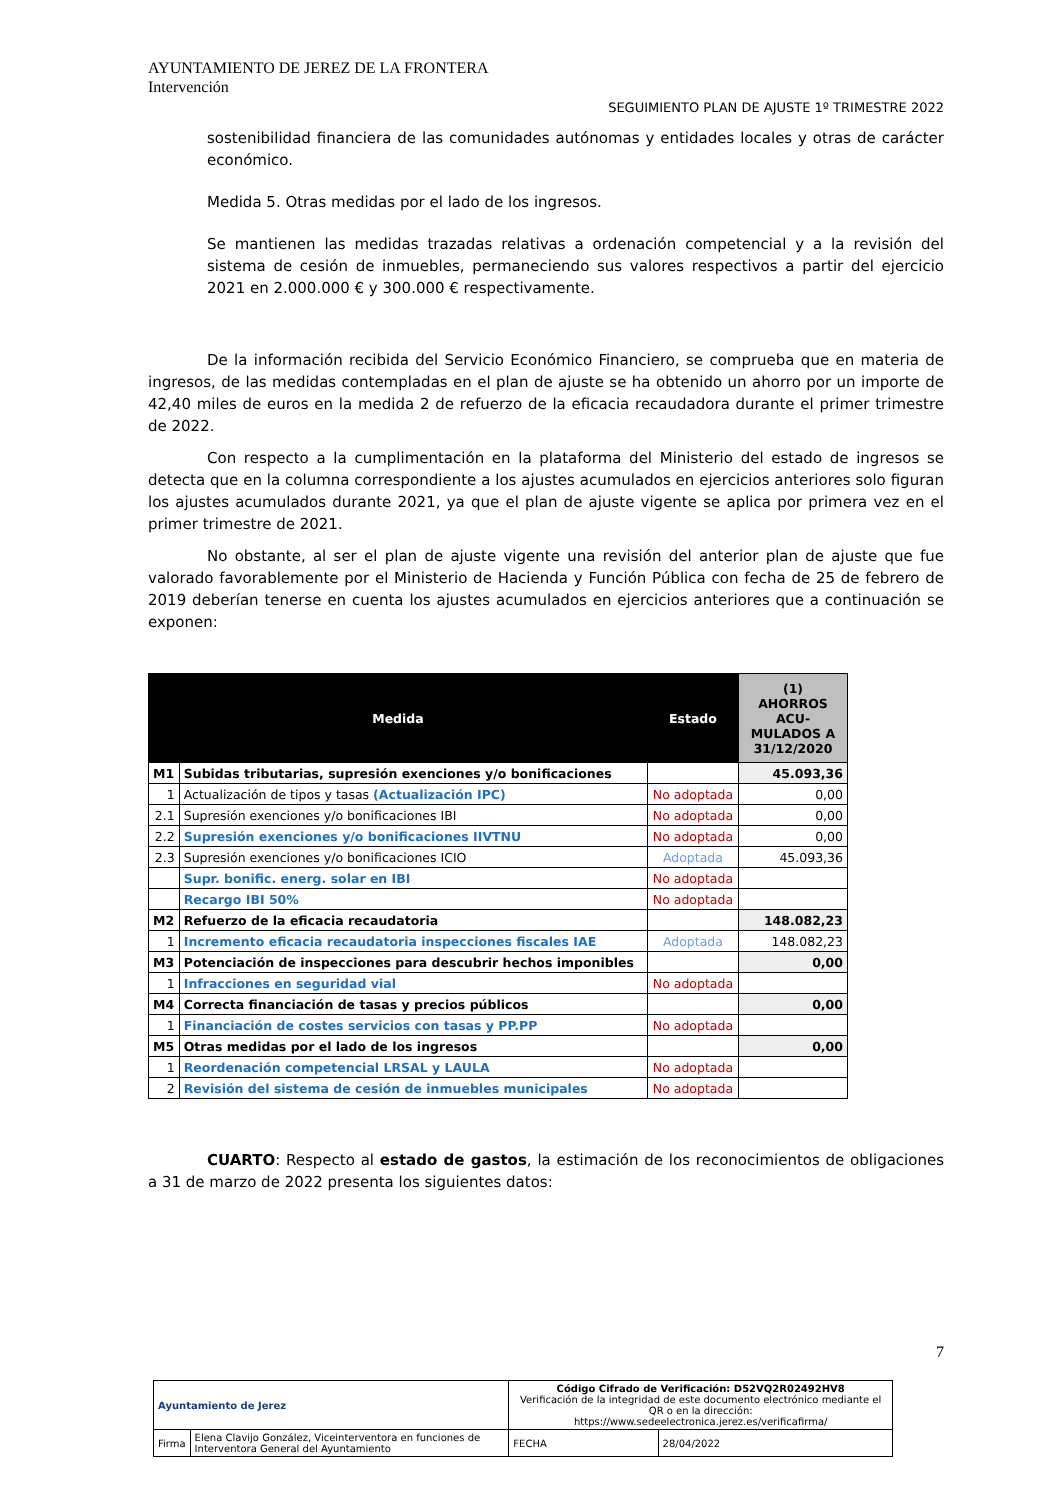AYUNTAMIENTO DE JEREZ DE LA FRONTERA
Intervención
SEGUIMIENTO PLAN DE AJUSTE 1º TRIMESTRE 2022
sostenibilidad financiera de las comunidades autónomas y entidades locales y otras de carácter económico.
Medida 5. Otras medidas por el lado de los ingresos.
Se mantienen las medidas trazadas relativas a ordenación competencial y a la revisión del sistema de cesión de inmuebles, permaneciendo sus valores respectivos a partir del ejercicio 2021 en 2.000.000 € y 300.000 € respectivamente.
De la información recibida del Servicio Económico Financiero, se comprueba que en materia de ingresos, de las medidas contempladas en el plan de ajuste se ha obtenido un ahorro por un importe de 42,40 miles de euros en la medida 2 de refuerzo de la eficacia recaudadora durante el primer trimestre de 2022.
Con respecto a la cumplimentación en la plataforma del Ministerio del estado de ingresos se detecta que en la columna correspondiente a los ajustes acumulados en ejercicios anteriores solo figuran los ajustes acumulados durante 2021, ya que el plan de ajuste vigente se aplica por primera vez en el primer trimestre de 2021.
No obstante, al ser el plan de ajuste vigente una revisión del anterior plan de ajuste que fue valorado favorablemente por el Ministerio de Hacienda y Función Pública con fecha de 25 de febrero de 2019 deberían tenerse en cuenta los ajustes acumulados en ejercicios anteriores que a continuación se exponen:
| Medida | | Estado | (1) AHORROS ACU- MULADOS A 31/12/2020 |
| --- | --- | --- | --- |
| M1 | Subidas tributarias, supresión exenciones y/o bonificaciones | | 45.093,36 |
| 1 | Actualización de tipos y tasas (Actualización IPC) | No adoptada | 0,00 |
| 2.1 | Supresión exenciones y/o bonificaciones IBI | No adoptada | 0,00 |
| 2.2 | Supresión exenciones y/o bonificaciones IIVTNU | No adoptada | 0,00 |
| 2.3 | Supresión exenciones y/o bonificaciones ICIO | Adoptada | 45.093,36 |
| | Supr. bonific. energ. solar en IBI | No adoptada | |
| | Recargo IBI 50% | No adoptada | |
| M2 | Refuerzo de la eficacia recaudatoria | | 148.082,23 |
| 1 | Incremento eficacia recaudatoria inspecciones fiscales IAE | Adoptada | 148.082,23 |
| M3 | Potenciación de inspecciones para descubrir hechos imponibles | | 0,00 |
| 1 | Infracciones en seguridad vial | No adoptada | |
| M4 | Correcta financiación de tasas y precios públicos | | 0,00 |
| 1 | Financiación de costes servicios con tasas y PP.PP | No adoptada | |
| M5 | Otras medidas por el lado de los ingresos | | 0,00 |
| 1 | Reordenación competencial LRSAL y LAULA | No adoptada | |
| 2 | Revisión del sistema de cesión de inmuebles municipales | No adoptada | |
CUARTO: Respecto al estado de gastos, la estimación de los reconocimientos de obligaciones a 31 de marzo de 2022 presenta los siguientes datos:
7
| Ayuntamiento de Jerez | | Código Cifrado de Verificación: D52VQ2R02492HV8 Verificación de la integridad de este documento electrónico mediante el QR o en la dirección: https://www.sedeelectronica.jerez.es/verificafirma/ | |
| Firma | Elena Clavijo González, Viceinterventora en funciones de Interventora General del Ayuntamiento | FECHA | 28/04/2022 |